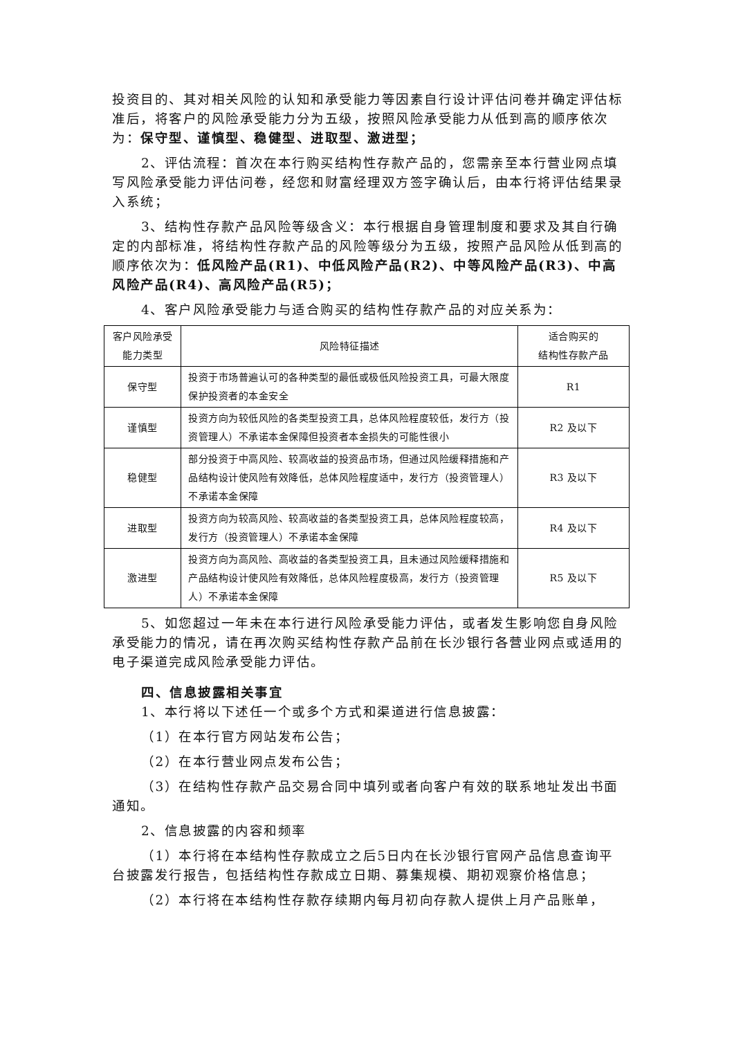投资目的、其对相关风险的认知和承受能力等因素自行设计评估问卷并确定评估标准后，将客户的风险承受能力分为五级，按照风险承受能力从低到高的顺序依次为：保守型、谨慎型、稳健型、进取型、激进型；
2、评估流程：首次在本行购买结构性存款产品的，您需亲至本行营业网点填写风险承受能力评估问卷，经您和财富经理双方签字确认后，由本行将评估结果录入系统；
3、结构性存款产品风险等级含义：本行根据自身管理制度和要求及其自行确定的内部标准，将结构性存款产品的风险等级分为五级，按照产品风险从低到高的顺序依次为：低风险产品(R1)、中低风险产品(R2)、中等风险产品(R3)、中高风险产品(R4)、高风险产品(R5)；
4、客户风险承受能力与适合购买的结构性存款产品的对应关系为：
| 客户风险承受能力类型 | 风险特征描述 | 适合购买的 结构性存款产品 |
| --- | --- | --- |
| 保守型 | 投资于市场普遍认可的各种类型的最低或极低风险投资工具，可最大限度保护投资者的本金安全 | R1 |
| 谨慎型 | 投资方向为较低风险的各类型投资工具，总体风险程度较低，发行方（投资管理人）不承诺本金保障但投资者本金损失的可能性很小 | R2 及以下 |
| 稳健型 | 部分投资于中高风险、较高收益的投资品市场，但通过风险缓释措施和产品结构设计使风险有效降低，总体风险程度适中，发行方（投资管理人）不承诺本金保障 | R3 及以下 |
| 进取型 | 投资方向为较高风险、较高收益的各类型投资工具，总体风险程度较高，发行方（投资管理人）不承诺本金保障 | R4 及以下 |
| 激进型 | 投资方向为高风险、高收益的各类型投资工具，且未通过风险缓释措施和产品结构设计使风险有效降低，总体风险程度极高，发行方（投资管理人）不承诺本金保障 | R5 及以下 |
5、如您超过一年未在本行进行风险承受能力评估，或者发生影响您自身风险承受能力的情况，请在再次购买结构性存款产品前在长沙银行各营业网点或适用的电子渠道完成风险承受能力评估。
四、信息披露相关事宜
1、本行将以下述任一个或多个方式和渠道进行信息披露：
（1）在本行官方网站发布公告；
（2）在本行营业网点发布公告；
（3）在结构性存款产品交易合同中填列或者向客户有效的联系地址发出书面通知。
2、信息披露的内容和频率
（1）本行将在本结构性存款成立之后5日内在长沙银行官网产品信息查询平台披露发行报告，包括结构性存款成立日期、募集规模、期初观察价格信息；
（2）本行将在本结构性存款存续期内每月初向存款人提供上月产品账单，